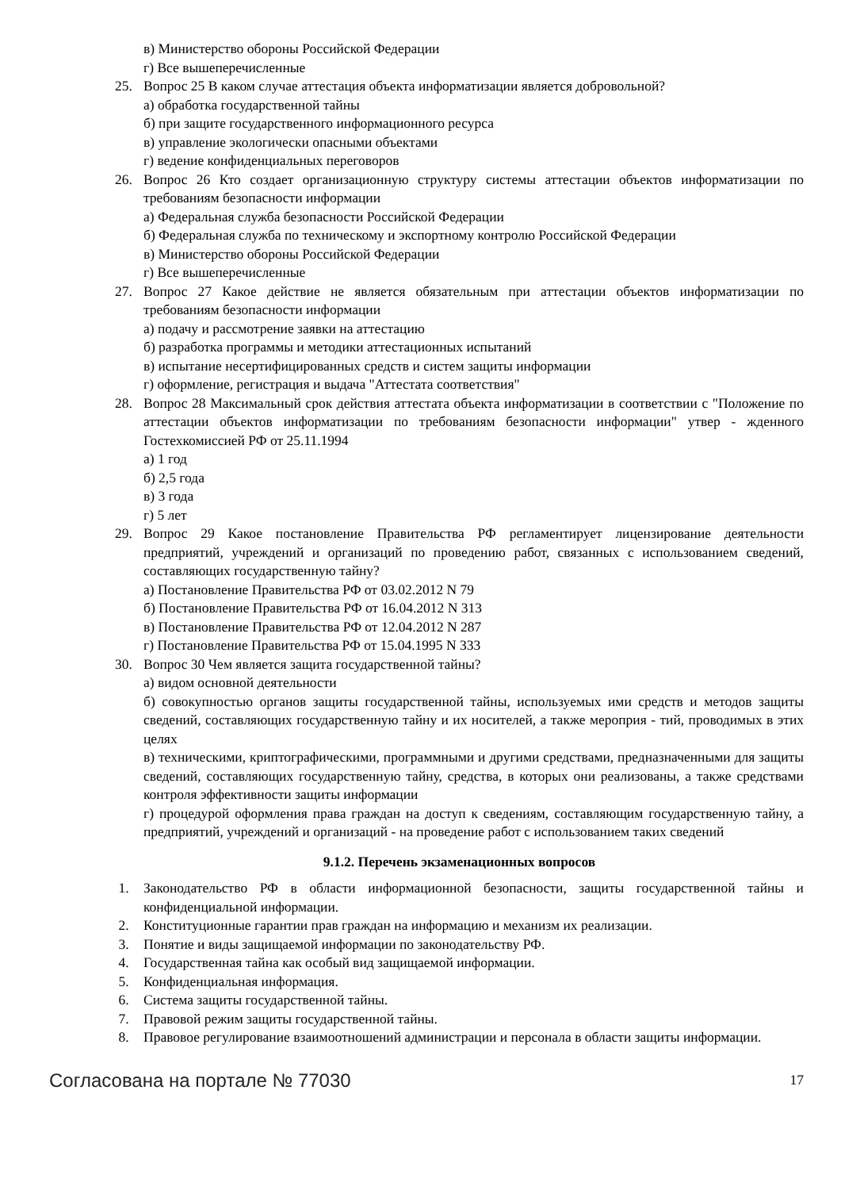в) Министерство обороны Российской Федерации
г) Все вышеперечисленные
25. Вопрос 25 В каком случае аттестация объекта информатизации является добровольной?
а) обработка государственной тайны
б) при защите государственного информационного ресурса
в) управление экологически опасными объектами
г) ведение конфиденциальных переговоров
26. Вопрос 26 Кто создает организационную структуру системы аттестации объектов информатизации по требованиям безопасности информации
а) Федеральная служба безопасности Российской Федерации
б) Федеральная служба по техническому и экспортному контролю Российской Федерации
в) Министерство обороны Российской Федерации
г) Все вышеперечисленные
27. Вопрос 27 Какое действие не является обязательным при аттестации объектов информатизации по требованиям безопасности информации
а) подачу и рассмотрение заявки на аттестацию
б) разработка программы и методики аттестационных испытаний
в) испытание несертифицированных средств и систем защиты информации
г) оформление, регистрация и выдача "Аттестата соответствия"
28. Вопрос 28 Максимальный срок действия аттестата объекта информатизации в соответствии с "Положение по аттестации объектов информатизации по требованиям безопасности информации" утвер - жденного Гостехкомиссией РФ от 25.11.1994
а) 1 год
б) 2,5 года
в) 3 года
г) 5 лет
29. Вопрос 29 Какое постановление Правительства РФ регламентирует лицензирование деятельности предприятий, учреждений и организаций по проведению работ, связанных с использованием сведений, составляющих государственную тайну?
а) Постановление Правительства РФ от 03.02.2012 N 79
б) Постановление Правительства РФ от 16.04.2012 N 313
в) Постановление Правительства РФ от 12.04.2012 N 287
г) Постановление Правительства РФ от 15.04.1995 N 333
30. Вопрос 30 Чем является защита государственной тайны?
а) видом основной деятельности
б) совокупностью органов защиты государственной тайны, используемых ими средств и методов защиты сведений, составляющих государственную тайну и их носителей, а также мероприя - тий, проводимых в этих целях
в) техническими, криптографическими, программными и другими средствами, предназначенными для защиты сведений, составляющих государственную тайну, средства, в которых они реализованы, а также средствами контроля эффективности защиты информации
г) процедурой оформления права граждан на доступ к сведениям, составляющим государственную тайну, а предприятий, учреждений и организаций - на проведение работ с использованием таких сведений
9.1.2. Перечень экзаменационных вопросов
1. Законодательство РФ в области информационной безопасности, защиты государственной тайны и конфиденциальной информации.
2. Конституционные гарантии прав граждан на информацию и механизм их реализации.
3. Понятие и виды защищаемой информации по законодательству РФ.
4. Государственная тайна как особый вид защищаемой информации.
5. Конфиденциальная информация.
6. Система защиты государственной тайны.
7. Правовой режим защиты государственной тайны.
8. Правовое регулирование взаимоотношений администрации и персонала в области защиты информации.
Согласована на портале № 77030 17